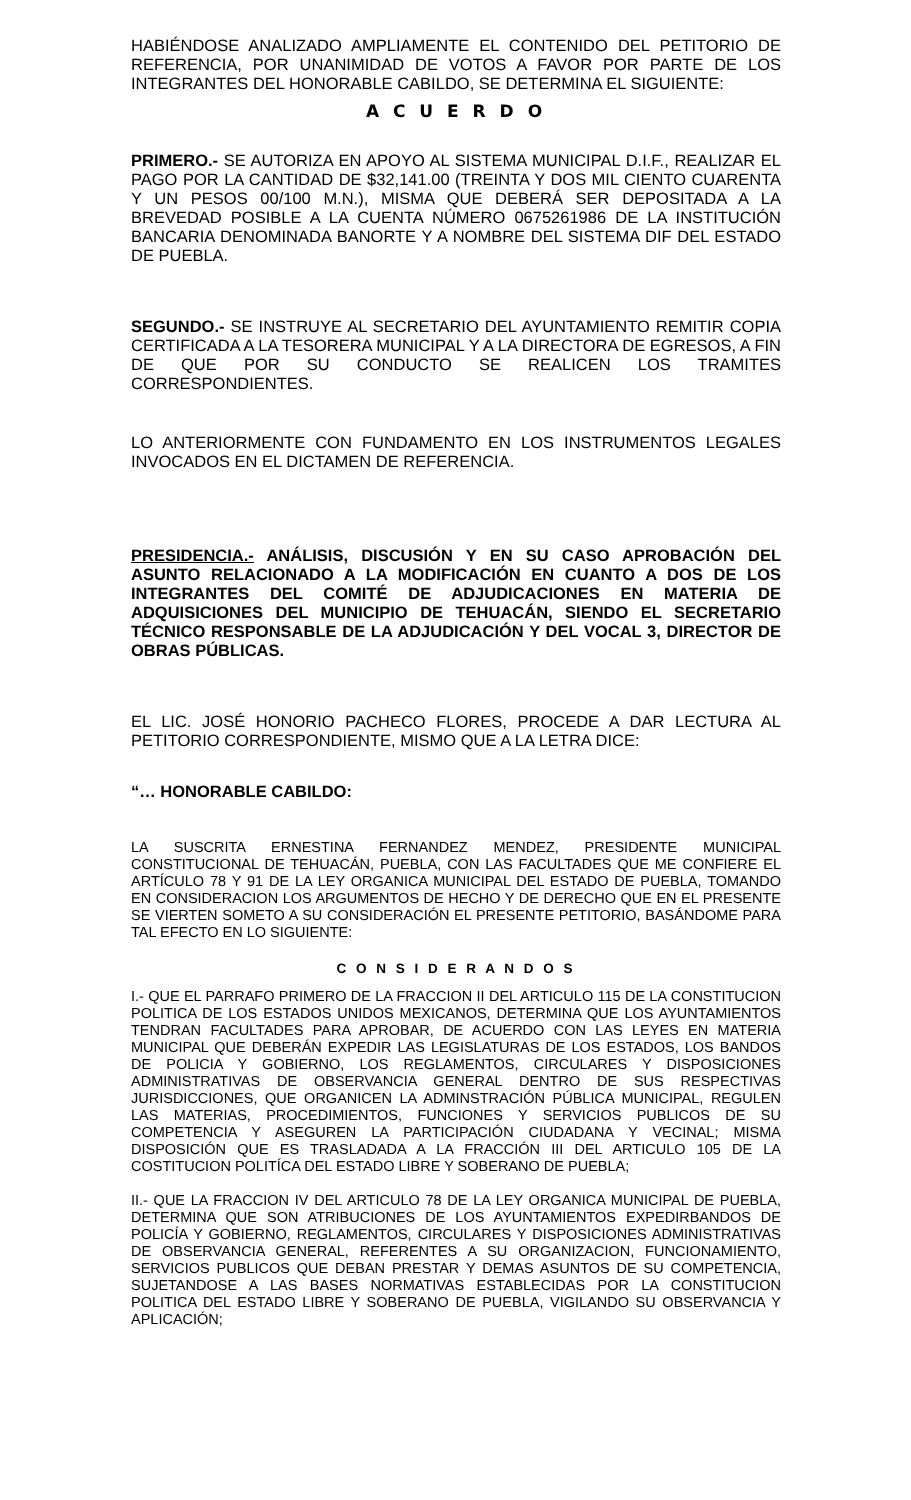HABIÉNDOSE ANALIZADO AMPLIAMENTE EL CONTENIDO DEL PETITORIO DE REFERENCIA, POR UNANIMIDAD DE VOTOS A FAVOR POR PARTE DE LOS INTEGRANTES DEL HONORABLE CABILDO, SE DETERMINA EL SIGUIENTE:
A C U E R D O
PRIMERO.- SE AUTORIZA EN APOYO AL SISTEMA MUNICIPAL D.I.F., REALIZAR EL PAGO POR LA CANTIDAD DE $32,141.00 (TREINTA Y DOS MIL CIENTO CUARENTA Y UN PESOS 00/100 M.N.), MISMA QUE DEBERÁ SER DEPOSITADA A LA BREVEDAD POSIBLE A LA CUENTA NÚMERO 0675261986 DE LA INSTITUCIÓN BANCARIA DENOMINADA BANORTE Y A NOMBRE DEL SISTEMA DIF DEL ESTADO DE PUEBLA.
SEGUNDO.- SE INSTRUYE AL SECRETARIO DEL AYUNTAMIENTO REMITIR COPIA CERTIFICADA A LA TESORERA MUNICIPAL Y A LA DIRECTORA DE EGRESOS, A FIN DE QUE POR SU CONDUCTO SE REALICEN LOS TRAMITES CORRESPONDIENTES.
LO ANTERIORMENTE CON FUNDAMENTO EN LOS INSTRUMENTOS LEGALES INVOCADOS EN EL DICTAMEN DE REFERENCIA.
PRESIDENCIA.- ANÁLISIS, DISCUSIÓN Y EN SU CASO APROBACIÓN DEL ASUNTO RELACIONADO A LA MODIFICACIÓN EN CUANTO A DOS DE LOS INTEGRANTES DEL COMITÉ DE ADJUDICACIONES EN MATERIA DE ADQUISICIONES DEL MUNICIPIO DE TEHUACÁN, SIENDO EL SECRETARIO TÉCNICO RESPONSABLE DE LA ADJUDICACIÓN Y DEL VOCAL 3, DIRECTOR DE OBRAS PÚBLICAS.
EL LIC. JOSÉ HONORIO PACHECO FLORES, PROCEDE A DAR LECTURA AL PETITORIO CORRESPONDIENTE, MISMO QUE A LA LETRA DICE:
“… HONORABLE CABILDO:
LA SUSCRITA ERNESTINA FERNANDEZ MENDEZ, PRESIDENTE MUNICIPAL CONSTITUCIONAL DE TEHUACÁN, PUEBLA, CON LAS FACULTADES QUE ME CONFIERE EL ARTÍCULO 78 Y 91 DE LA LEY ORGANICA MUNICIPAL DEL ESTADO DE PUEBLA, TOMANDO EN CONSIDERACION LOS ARGUMENTOS DE HECHO Y DE DERECHO QUE EN EL PRESENTE SE VIERTEN SOMETO A SU CONSIDERACIÓN EL PRESENTE PETITORIO, BASÁNDOME PARA TAL EFECTO EN LO SIGUIENTE:
C O N S I D E R A N D O S
I.- QUE EL PARRAFO PRIMERO DE LA FRACCION II DEL ARTICULO 115 DE LA CONSTITUCION POLITICA DE LOS ESTADOS UNIDOS MEXICANOS, DETERMINA QUE LOS AYUNTAMIENTOS TENDRAN FACULTADES PARA APROBAR, DE ACUERDO CON LAS LEYES EN MATERIA MUNICIPAL QUE DEBERÁN EXPEDIR LAS LEGISLATURAS DE LOS ESTADOS, LOS BANDOS DE POLICIA Y GOBIERNO, LOS REGLAMENTOS, CIRCULARES Y DISPOSICIONES ADMINISTRATIVAS DE OBSERVANCIA GENERAL DENTRO DE SUS RESPECTIVAS JURISDICCIONES, QUE ORGANICEN LA ADMINSTRACIÓN PÚBLICA MUNICIPAL, REGULEN LAS MATERIAS, PROCEDIMIENTOS, FUNCIONES Y SERVICIOS PUBLICOS DE SU COMPETENCIA Y ASEGUREN LA PARTICIPACIÓN CIUDADANA Y VECINAL; MISMA DISPOSICIÓN QUE ES TRASLADADA A LA FRACCIÓN III DEL ARTICULO 105 DE LA COSTITUCION POLITÍCA DEL ESTADO LIBRE Y SOBERANO DE PUEBLA;
II.- QUE LA FRACCION IV DEL ARTICULO 78 DE LA LEY ORGANICA MUNICIPAL DE PUEBLA, DETERMINA QUE SON ATRIBUCIONES DE LOS AYUNTAMIENTOS EXPEDIRBANDOS DE POLICÍA Y GOBIERNO, REGLAMENTOS, CIRCULARES Y DISPOSICIONES ADMINISTRATIVAS DE OBSERVANCIA GENERAL, REFERENTES A SU ORGANIZACION, FUNCIONAMIENTO, SERVICIOS PUBLICOS QUE DEBAN PRESTAR Y DEMAS ASUNTOS DE SU COMPETENCIA, SUJETANDOSE A LAS BASES NORMATIVAS ESTABLECIDAS POR LA CONSTITUCION POLITICA DEL ESTADO LIBRE Y SOBERANO DE PUEBLA, VIGILANDO SU OBSERVANCIA Y APLICACIÓN;